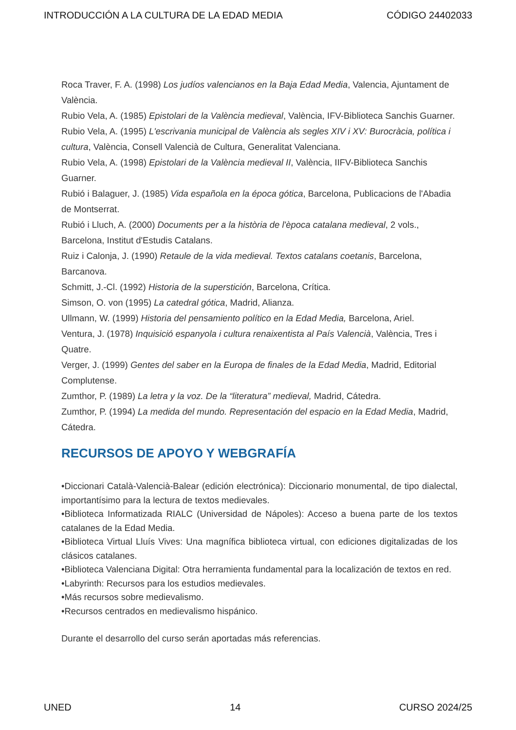INTRODUCCIÓN A LA CULTURA DE LA EDAD MEDIA CÓDIGO 24402033
Roca Traver, F. A. (1998) Los judíos valencianos en la Baja Edad Media, Valencia, Ajuntament de València.
Rubio Vela, A. (1985) Epistolari de la València medieval, València, IFV-Biblioteca Sanchis Guarner.
Rubio Vela, A. (1995) L'escrivania municipal de València als segles XIV i XV: Burocràcia, política i cultura, València, Consell Valencià de Cultura, Generalitat Valenciana.
Rubio Vela, A. (1998) Epistolari de la València medieval II, València, IIFV-Biblioteca Sanchis Guarner.
Rubió i Balaguer, J. (1985) Vida española en la época gótica, Barcelona, Publicacions de l'Abadia de Montserrat.
Rubió i Lluch, A. (2000) Documents per a la història de l'època catalana medieval, 2 vols., Barcelona, Institut d'Estudis Catalans.
Ruiz i Calonja, J. (1990) Retaule de la vida medieval. Textos catalans coetanis, Barcelona, Barcanova.
Schmitt, J.-Cl. (1992) Historia de la superstición, Barcelona, Crítica.
Simson, O. von (1995) La catedral gótica, Madrid, Alianza.
Ullmann, W. (1999) Historia del pensamiento político en la Edad Media, Barcelona, Ariel.
Ventura, J. (1978) Inquisició espanyola i cultura renaixentista al País Valencià, València, Tres i Quatre.
Verger, J. (1999) Gentes del saber en la Europa de finales de la Edad Media, Madrid, Editorial Complutense.
Zumthor, P. (1989) La letra y la voz. De la “literatura” medieval, Madrid, Cátedra.
Zumthor, P. (1994) La medida del mundo. Representación del espacio en la Edad Media, Madrid, Cátedra.
RECURSOS DE APOYO Y WEBGRAFÍA
•Diccionari Català-Valencià-Balear (edición electrónica): Diccionario monumental, de tipo dialectal, importantísimo para la lectura de textos medievales.
•Biblioteca Informatizada RIALC (Universidad de Nápoles): Acceso a buena parte de los textos catalanes de la Edad Media.
•Biblioteca Virtual Lluís Vives: Una magnífica biblioteca virtual, con ediciones digitalizadas de los clásicos catalanes.
•Biblioteca Valenciana Digital: Otra herramienta fundamental para la localización de textos en red.
•Labyrinth: Recursos para los estudios medievales.
•Más recursos sobre medievalismo.
•Recursos centrados en medievalismo hispánico.
Durante el desarrollo del curso serán aportadas más referencias.
UNED 14 CURSO 2024/25